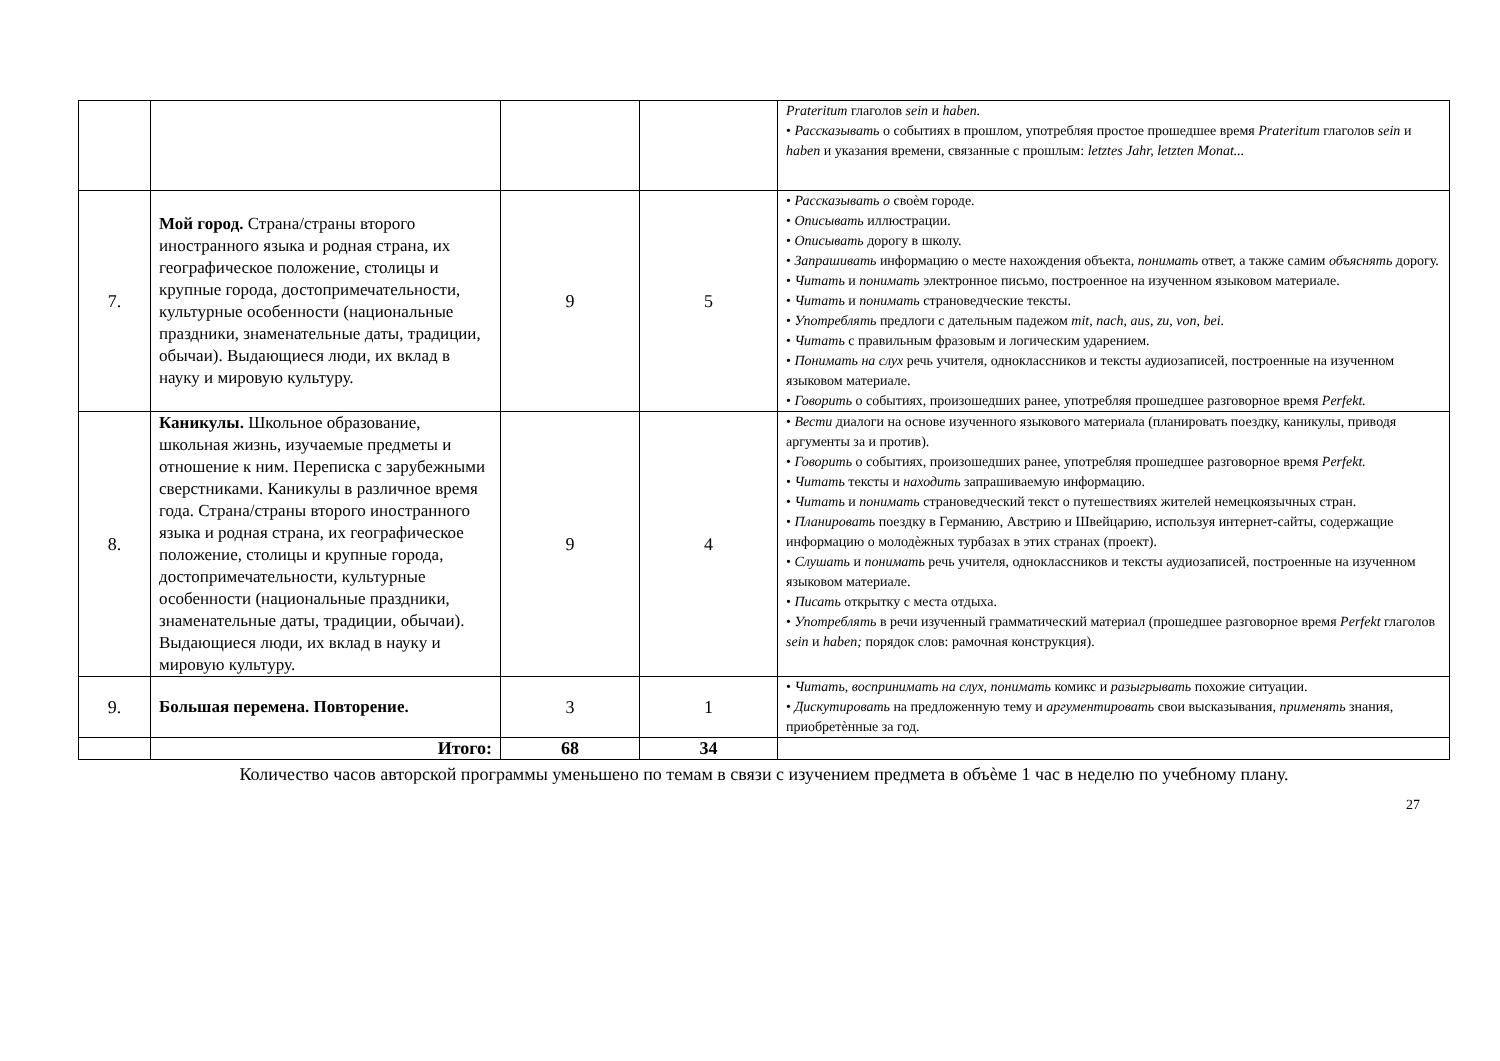| | | | | Prateritum глаголов sein и haben. • Рассказывать о событиях в прошлом, употребляя простое прошедшее время Prateritum глаголов sein и haben и указания времени, связанные с прошлым: letztes Jahr, letzten Monat... |
| 7. | Мой город. Страна/страны второго иностранного языка и родная страна, их географическое положение, столицы и крупные города, достопримечательности, культурные особенности (национальные праздники, знаменательные даты, традиции, обычаи). Выдающиеся люди, их вклад в науку и мировую культуру. | 9 | 5 | • Рассказывать о своѐм городе. • Описывать иллюстрации. • Описывать дорогу в школу. • Запрашивать информацию о месте нахождения объекта, понимать ответ, а также самим объяснять дорогу. • Читать и понимать электронное письмо, построенное на изученном языковом материале. • Читать и понимать страноведческие тексты. • Употреблять предлоги с дательным падежом mit, nach, aus, zu, von, bei. • Читать с правильным фразовым и логическим ударением. • Понимать на слух речь учителя, одноклассников и тексты аудиозаписей, построенные на изученном языковом материале. • Говорить о событиях, произошедших ранее, употребляя прошедшее разговорное время Perfekt. |
| 8. | Каникулы. Школьное образование, школьная жизнь, изучаемые предметы и отношение к ним. Переписка с зарубежными сверстниками. Каникулы в различное время года. Страна/страны второго иностранного языка и родная страна, их географическое положение, столицы и крупные города, достопримечательности, культурные особенности (национальные праздники, знаменательные даты, традиции, обычаи). Выдающиеся люди, их вклад в науку и мировую культуру. | 9 | 4 | • Вести диалоги на основе изученного языкового материала (планировать поездку, каникулы, приводя аргументы за и против). • Говорить о событиях, произошедших ранее, употребляя прошедшее разговорное время Perfekt. • Читать тексты и находить запрашиваемую информацию. • Читать и понимать страноведческий текст о путешествиях жителей немецкоязычных стран. • Планировать поездку в Германию, Австрию и Швейцарию, используя интернет-сайты, содержащие информацию о молодѐжных турбазах в этих странах (проект). • Слушать и понимать речь учителя, одноклассников и тексты аудиозаписей, построенные на изученном языковом материале. • Писать открытку с места отдыха. • Употреблять в речи изученный грамматический материал (прошедшее разговорное время Perfekt глаголов sein и haben; порядок слов: рамочная конструкция). |
| 9. | Большая перемена. Повторение. | 3 | 1 | • Читать, воспринимать на слух, понимать комикс и разыгрывать похожие ситуации. • Дискутировать на предложенную тему и аргументировать свои высказывания, применять знания, приобретѐнные за год. |
| | Итого: | 68 | 34 | |
Количество часов авторской программы уменьшено по темам в связи с изучением предмета в объѐме 1 час в неделю по учебному плану.
27